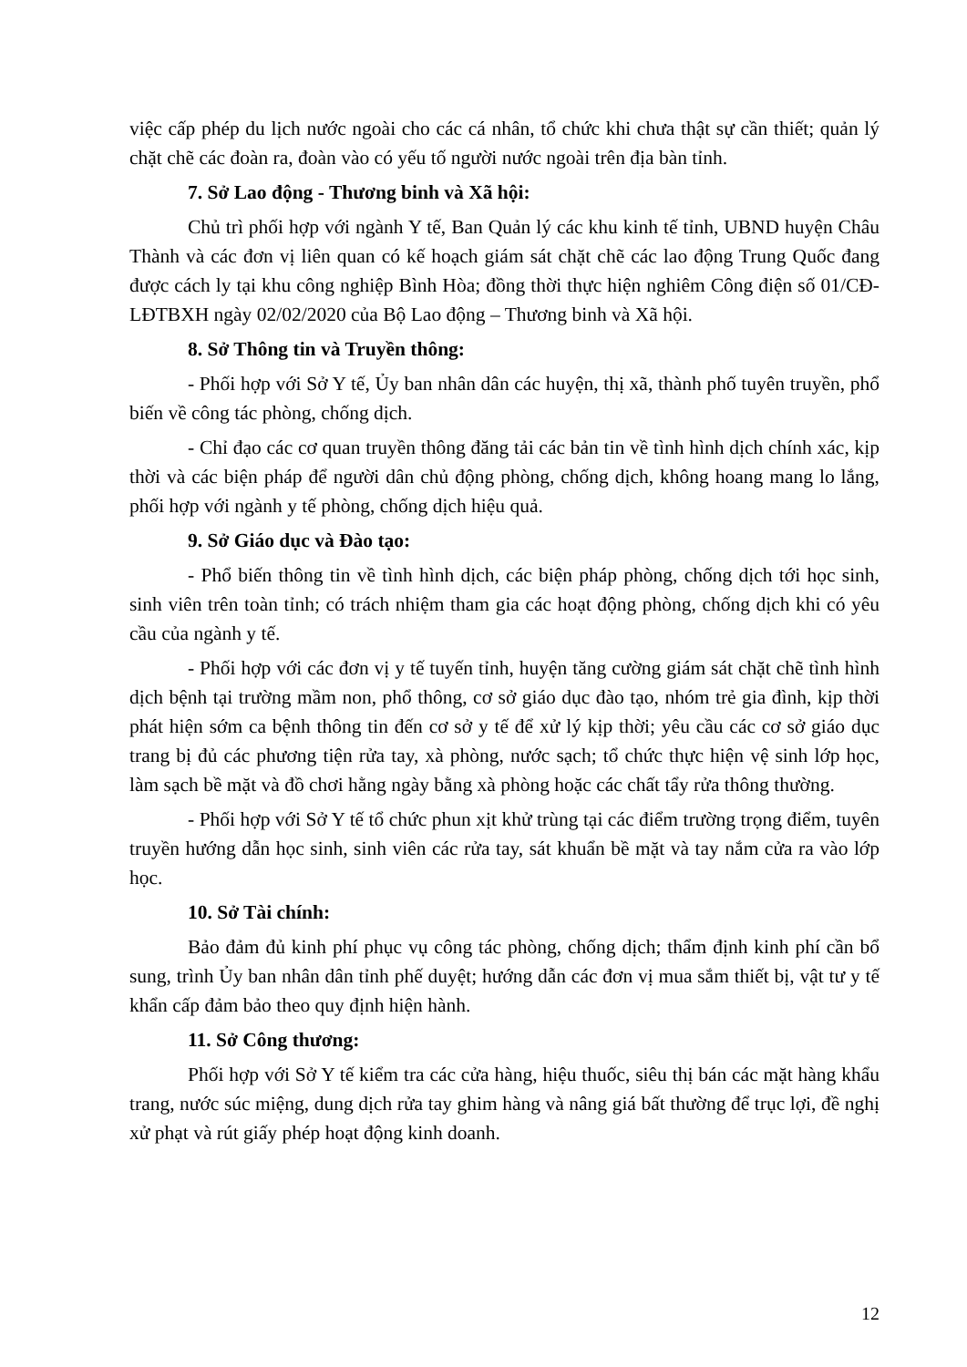việc cấp phép du lịch nước ngoài cho các cá nhân, tổ chức khi chưa thật sự cần thiết; quản lý chặt chẽ các đoàn ra, đoàn vào có yếu tố người nước ngoài trên địa bàn tỉnh.
7. Sở Lao động - Thương binh và Xã hội:
Chủ trì phối hợp với ngành Y tế, Ban Quản lý các khu kinh tế tỉnh, UBND huyện Châu Thành và các đơn vị liên quan có kế hoạch giám sát chặt chẽ các lao động Trung Quốc đang được cách ly tại khu công nghiệp Bình Hòa; đồng thời thực hiện nghiêm Công điện số 01/CĐ-LĐTBXH ngày 02/02/2020 của Bộ Lao động – Thương binh và Xã hội.
8. Sở Thông tin và Truyền thông:
- Phối hợp với Sở Y tế, Ủy ban nhân dân các huyện, thị xã, thành phố tuyên truyền, phổ biến về công tác phòng, chống dịch.
- Chỉ đạo các cơ quan truyền thông đăng tải các bản tin về tình hình dịch chính xác, kịp thời và các biện pháp để người dân chủ động phòng, chống dịch, không hoang mang lo lắng, phối hợp với ngành y tế phòng, chống dịch hiệu quả.
9. Sở Giáo dục và Đào tạo:
- Phổ biến thông tin về tình hình dịch, các biện pháp phòng, chống dịch tới học sinh, sinh viên trên toàn tỉnh; có trách nhiệm tham gia các hoạt động phòng, chống dịch khi có yêu cầu của ngành y tế.
- Phối hợp với các đơn vị y tế tuyến tỉnh, huyện tăng cường giám sát chặt chẽ tình hình dịch bệnh tại trường mầm non, phổ thông, cơ sở giáo dục đào tạo, nhóm trẻ gia đình, kịp thời phát hiện sớm ca bệnh thông tin đến cơ sở y tế để xử lý kịp thời; yêu cầu các cơ sở giáo dục trang bị đủ các phương tiện rửa tay, xà phòng, nước sạch; tổ chức thực hiện vệ sinh lớp học, làm sạch bề mặt và đồ chơi hằng ngày bằng xà phòng hoặc các chất tẩy rửa thông thường.
- Phối hợp với Sở Y tế tổ chức phun xịt khử trùng tại các điểm trường trọng điểm, tuyên truyền hướng dẫn học sinh, sinh viên các rửa tay, sát khuẩn bề mặt và tay nắm cửa ra vào lớp học.
10. Sở Tài chính:
Bảo đảm đủ kinh phí phục vụ công tác phòng, chống dịch; thẩm định kinh phí cần bổ sung, trình Ủy ban nhân dân tỉnh phế duyệt; hướng dẫn các đơn vị mua sắm thiết bị, vật tư y tế khẩn cấp đảm bảo theo quy định hiện hành.
11. Sở Công thương:
Phối hợp với Sở Y tế kiểm tra các cửa hàng, hiệu thuốc, siêu thị bán các mặt hàng khẩu trang, nước súc miệng, dung dịch rửa tay ghim hàng và nâng giá bất thường để trục lợi, đề nghị xử phạt và rút giấy phép hoạt động kinh doanh.
12